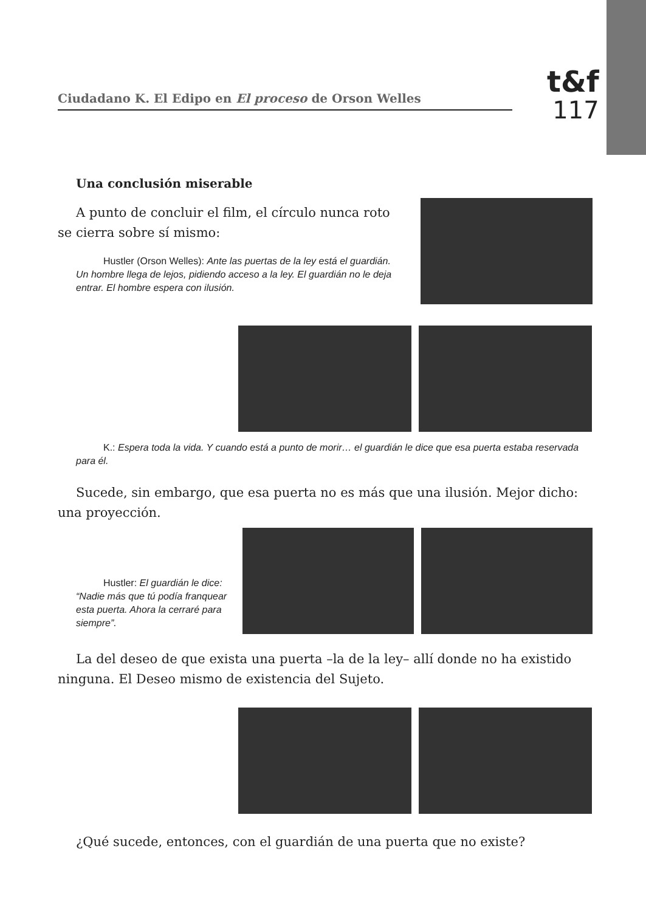Ciudadano K. El Edipo en El proceso de Orson Welles
t&f
117
Una conclusión miserable
A punto de concluir el film, el círculo nunca roto se cierra sobre sí mismo:
Hustler (Orson Welles): Ante las puertas de la ley está el guardián. Un hombre llega de lejos, pidiendo acceso a la ley. El guardián no le deja entrar. El hombre espera con ilusión.
K.: Espera toda la vida. Y cuando está a punto de morir… el guardián le dice que esa puerta estaba reservada para él.
Sucede, sin embargo, que esa puerta no es más que una ilusión. Mejor dicho: una proyección.
Hustler: El guardián le dice: “Nadie más que tú podía franquear esta puerta. Ahora la cerraré para siempre”.
La del deseo de que exista una puerta –la de la ley– allí donde no ha existido ninguna. El Deseo mismo de existencia del Sujeto.
¿Qué sucede, entonces, con el guardián de una puerta que no existe?